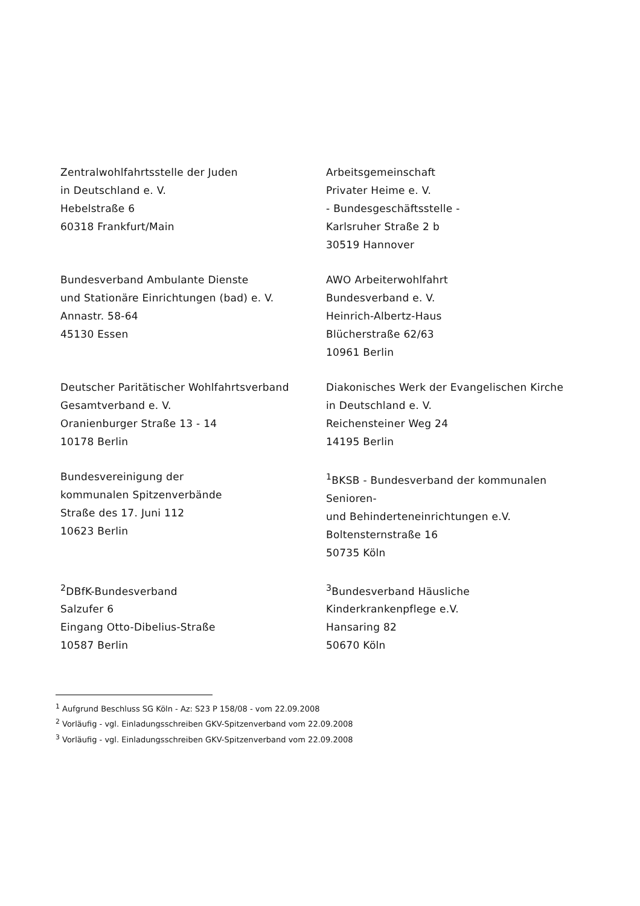Zentralwohlfahrtsstelle der Juden
in Deutschland e. V.
Hebelstraße 6
60318 Frankfurt/Main
Arbeitsgemeinschaft
Privater Heime e. V.
- Bundesgeschäftsstelle -
Karlsruher Straße 2 b
30519 Hannover
Bundesverband Ambulante Dienste
und Stationäre Einrichtungen (bad) e. V.
Annastr. 58-64
45130 Essen
AWO Arbeiterwohlfahrt
Bundesverband e. V.
Heinrich-Albertz-Haus
Blücherstraße 62/63
10961 Berlin
Deutscher Paritätischer Wohlfahrtsverband
Gesamtverband e. V.
Oranienburger Straße 13 - 14
10178 Berlin
Diakonisches Werk der Evangelischen Kirche
in Deutschland e. V.
Reichensteiner Weg 24
14195 Berlin
Bundesvereinigung der
kommunalen Spitzenverbände
Straße des 17. Juni 112
10623 Berlin
<sup>1</sup> BKSB - Bundesverband der kommunalen Senioren-
und Behinderteneinrichtungen e.V.
Boltensternstraße 16
50735 Köln
<sup>2</sup> DBfK-Bundesverband
Salzufer 6
Eingang Otto-Dibelius-Straße
10587 Berlin
<sup>3</sup> Bundesverband Häusliche
Kinderkrankenpflege e.V.
Hansaring 82
50670 Köln
<sup>1</sup> Aufgrund Beschluss SG Köln - Az: S23 P 158/08 - vom 22.09.2008
<sup>2</sup> Vorläufig - vgl. Einladungsschreiben GKV-Spitzenverband vom 22.09.2008
<sup>3</sup> Vorläufig - vgl. Einladungsschreiben GKV-Spitzenverband vom 22.09.2008